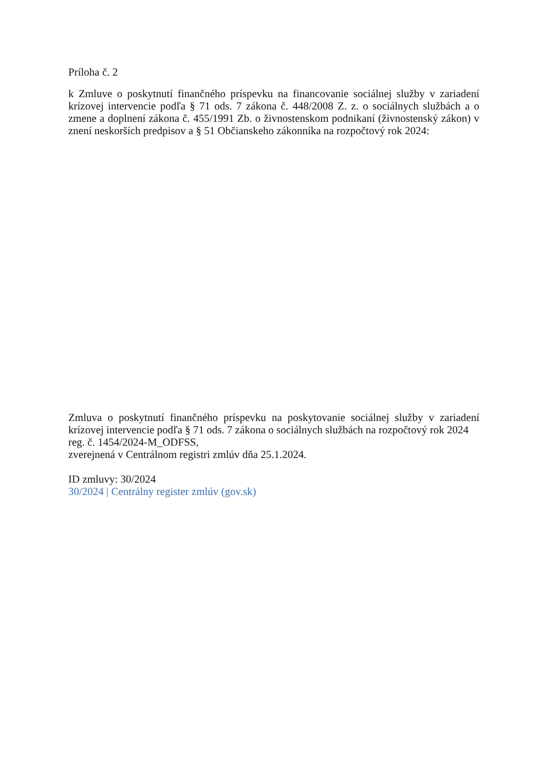Príloha č. 2
k Zmluve o poskytnutí finančného príspevku na financovanie sociálnej služby v zariadení krízovej intervencie podľa § 71 ods. 7 zákona č. 448/2008 Z. z. o sociálnych službách a o zmene a doplnení zákona č. 455/1991 Zb. o živnostenskom podnikaní (živnostenský zákon) v znení neskorších predpisov a § 51 Občianskeho zákonníka na rozpočtový rok 2024:
Zmluva o poskytnutí finančného príspevku na poskytovanie sociálnej služby v zariadení krízovej intervencie podľa § 71 ods. 7 zákona o sociálnych službách na rozpočtový rok 2024
reg. č. 1454/2024-M_ODFSS,
zverejnená v Centrálnom registri zmlúv dňa 25.1.2024.
ID zmluvy: 30/2024
30/2024 | Centrálny register zmlúv (gov.sk)